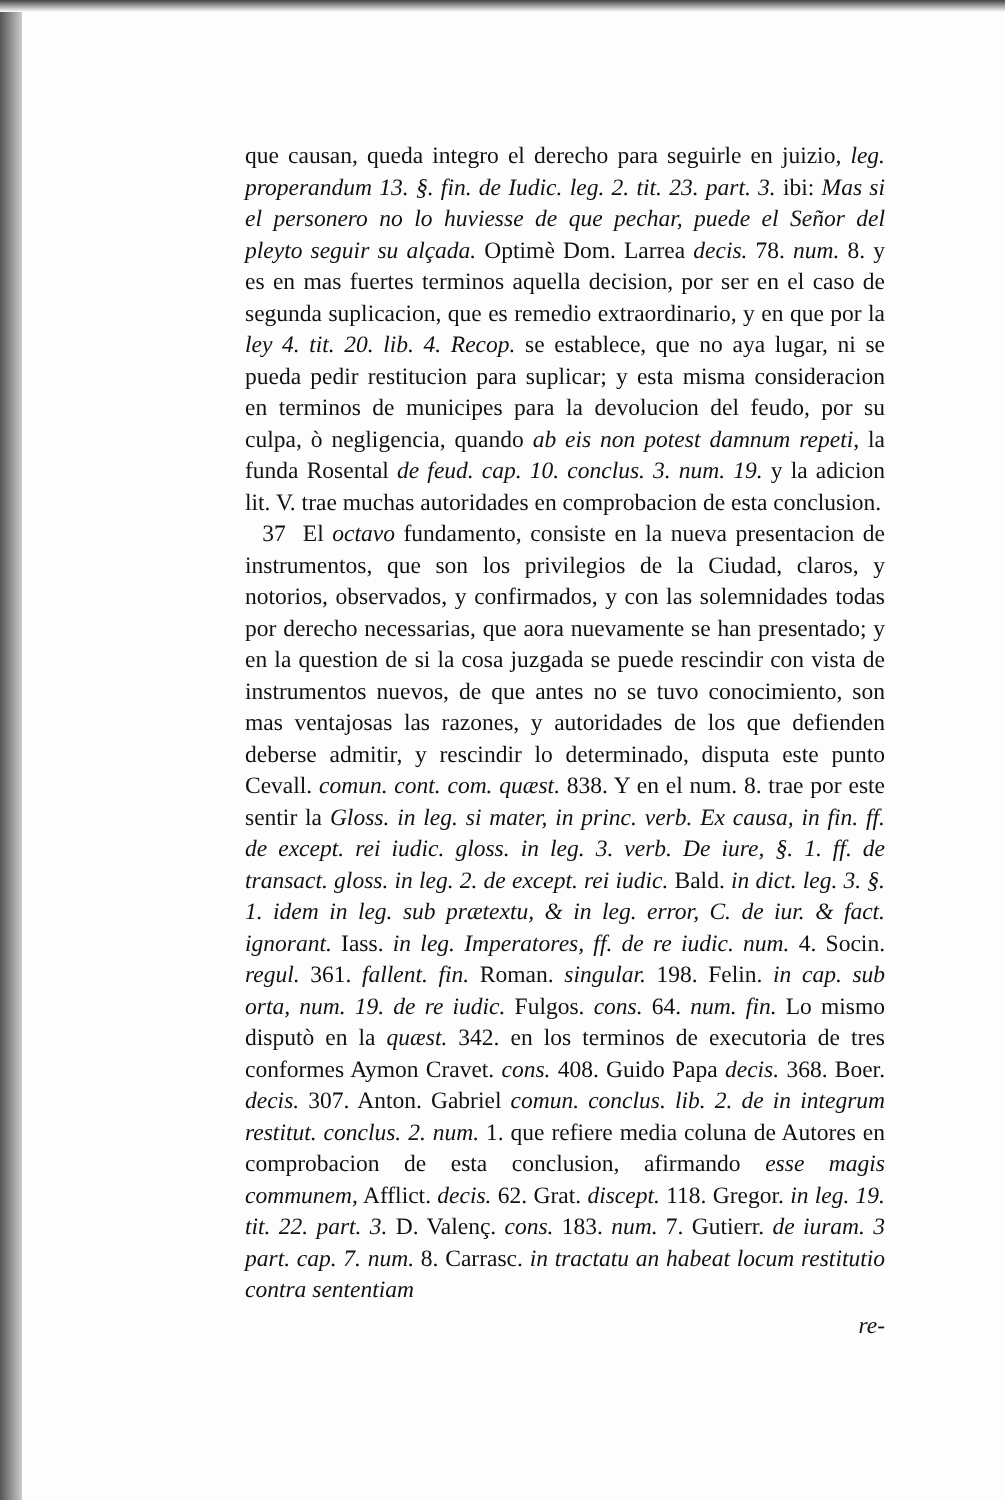que causan, queda integro el derecho para seguirle en juizio, leg. properandum 13. §. fin. de Iudic. leg. 2. tit. 23. part. 3. ibi: Mas si el personero no lo huviesse de que pechar, puede el Señor del pleyto seguir su alçada. Optimè Dom. Larrea decis. 78. num. 8. y es en mas fuertes terminos aquella decision, por ser en el caso de segunda suplicacion, que es remedio extraordinario, y en que por la ley 4. tit. 20. lib. 4. Recop. se establece, que no aya lugar, ni se pueda pedir restitucion para suplicar; y esta misma consideracion en terminos de municipes para la devolucion del feudo, por su culpa, ò negligencia, quando ab eis non potest damnum repeti, la funda Rosental de feud. cap. 10. conclus. 3. num. 19. y la adicion lit. V. trae muchas autoridades en comprobacion de esta conclusion.
37 El octavo fundamento, consiste en la nueva presentacion de instrumentos, que son los privilegios de la Ciudad, claros, y notorios, observados, y confirmados, y con las solemnidades todas por derecho necessarias, que aora nuevamente se han presentado; y en la question de si la cosa juzgada se puede rescindir con vista de instrumentos nuevos, de que antes no se tuvo conocimiento, son mas ventajosas las razones, y autoridades de los que defienden deberse admitir, y rescindir lo determinado, disputa este punto Cevall. comun. cont. com. quæst. 838. Y en el num. 8. trae por este sentir la Gloss. in leg. si mater, in princ. verb. Ex causa, in fin. ff. de except. rei iudic. gloss. in leg. 3. verb. De iure, §. 1. ff. de transact. gloss. in leg. 2. de except. rei iudic. Bald. in dict. leg. 3. §. 1. idem in leg. sub prætextu, & in leg. error, C. de iur. & fact. ignorant. Iass. in leg. Imperatores, ff. de re iudic. num. 4. Socin. regul. 361. fallent. fin. Roman. singular. 198. Felin. in cap. sub orta, num. 19. de re iudic. Fulgos. cons. 64. num. fin. Lo mismo disputò en la quæst. 342. en los terminos de executoria de tres conformes Aymon Cravet. cons. 408. Guido Papa decis. 368. Boer. decis. 307. Anton. Gabriel comun. conclus. lib. 2. de in integrum restitut. conclus. 2. num. 1. que refiere media coluna de Autores en comprobacion de esta conclusion, afirmando esse magis communem, Afflict. decis. 62. Grat. discept. 118. Gregor. in leg. 19. tit. 22. part. 3. D. Valenç. cons. 183. num. 7. Gutierr. de iuram. 3 part. cap. 7. num. 8. Carrasc. in tractatu an habeat locum restitutio contra sententiam
re-